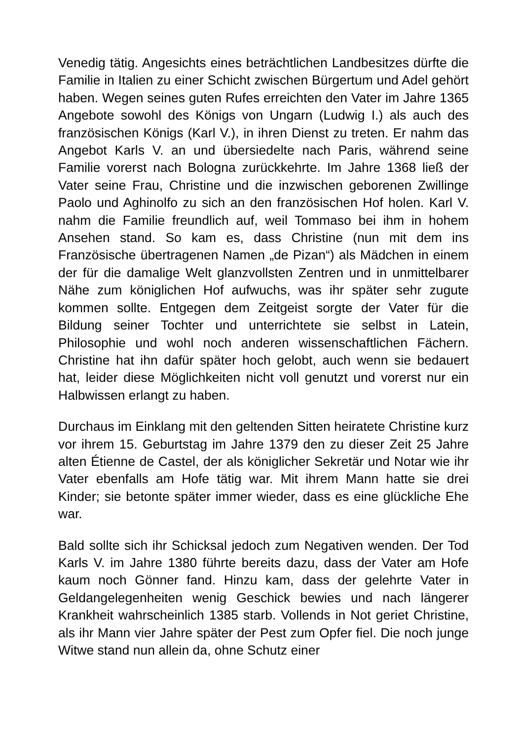Venedig tätig. Angesichts eines beträchtlichen Landbesitzes dürfte die Familie in Italien zu einer Schicht zwischen Bürgertum und Adel gehört haben. Wegen seines guten Rufes erreichten den Vater im Jahre 1365 Angebote sowohl des Königs von Ungarn (Ludwig I.) als auch des französischen Königs (Karl V.), in ihren Dienst zu treten. Er nahm das Angebot Karls V. an und übersiedelte nach Paris, während seine Familie vorerst nach Bologna zurückkehrte. Im Jahre 1368 ließ der Vater seine Frau, Christine und die inzwischen geborenen Zwillinge Paolo und Aghinolfo zu sich an den französischen Hof holen. Karl V. nahm die Familie freundlich auf, weil Tommaso bei ihm in hohem Ansehen stand. So kam es, dass Christine (nun mit dem ins Französische übertragenen Namen „de Pizan“) als Mädchen in einem der für die damalige Welt glanzvollsten Zentren und in unmittelbarer Nähe zum königlichen Hof aufwuchs, was ihr später sehr zugute kommen sollte. Entgegen dem Zeitgeist sorgte der Vater für die Bildung seiner Tochter und unterrichtete sie selbst in Latein, Philosophie und wohl noch anderen wissenschaftlichen Fächern. Christine hat ihn dafür später hoch gelobt, auch wenn sie bedauert hat, leider diese Möglichkeiten nicht voll genutzt und vorerst nur ein Halbwissen erlangt zu haben.
Durchaus im Einklang mit den geltenden Sitten heiratete Christine kurz vor ihrem 15. Geburtstag im Jahre 1379 den zu dieser Zeit 25 Jahre alten Étienne de Castel, der als königlicher Sekretär und Notar wie ihr Vater ebenfalls am Hofe tätig war. Mit ihrem Mann hatte sie drei Kinder; sie betonte später immer wieder, dass es eine glückliche Ehe war.
Bald sollte sich ihr Schicksal jedoch zum Negativen wenden. Der Tod Karls V. im Jahre 1380 führte bereits dazu, dass der Vater am Hofe kaum noch Gönner fand. Hinzu kam, dass der gelehrte Vater in Geldangelegenheiten wenig Geschick bewies und nach längerer Krankheit wahrscheinlich 1385 starb. Vollends in Not geriet Christine, als ihr Mann vier Jahre später der Pest zum Opfer fiel. Die noch junge Witwe stand nun allein da, ohne Schutz einer